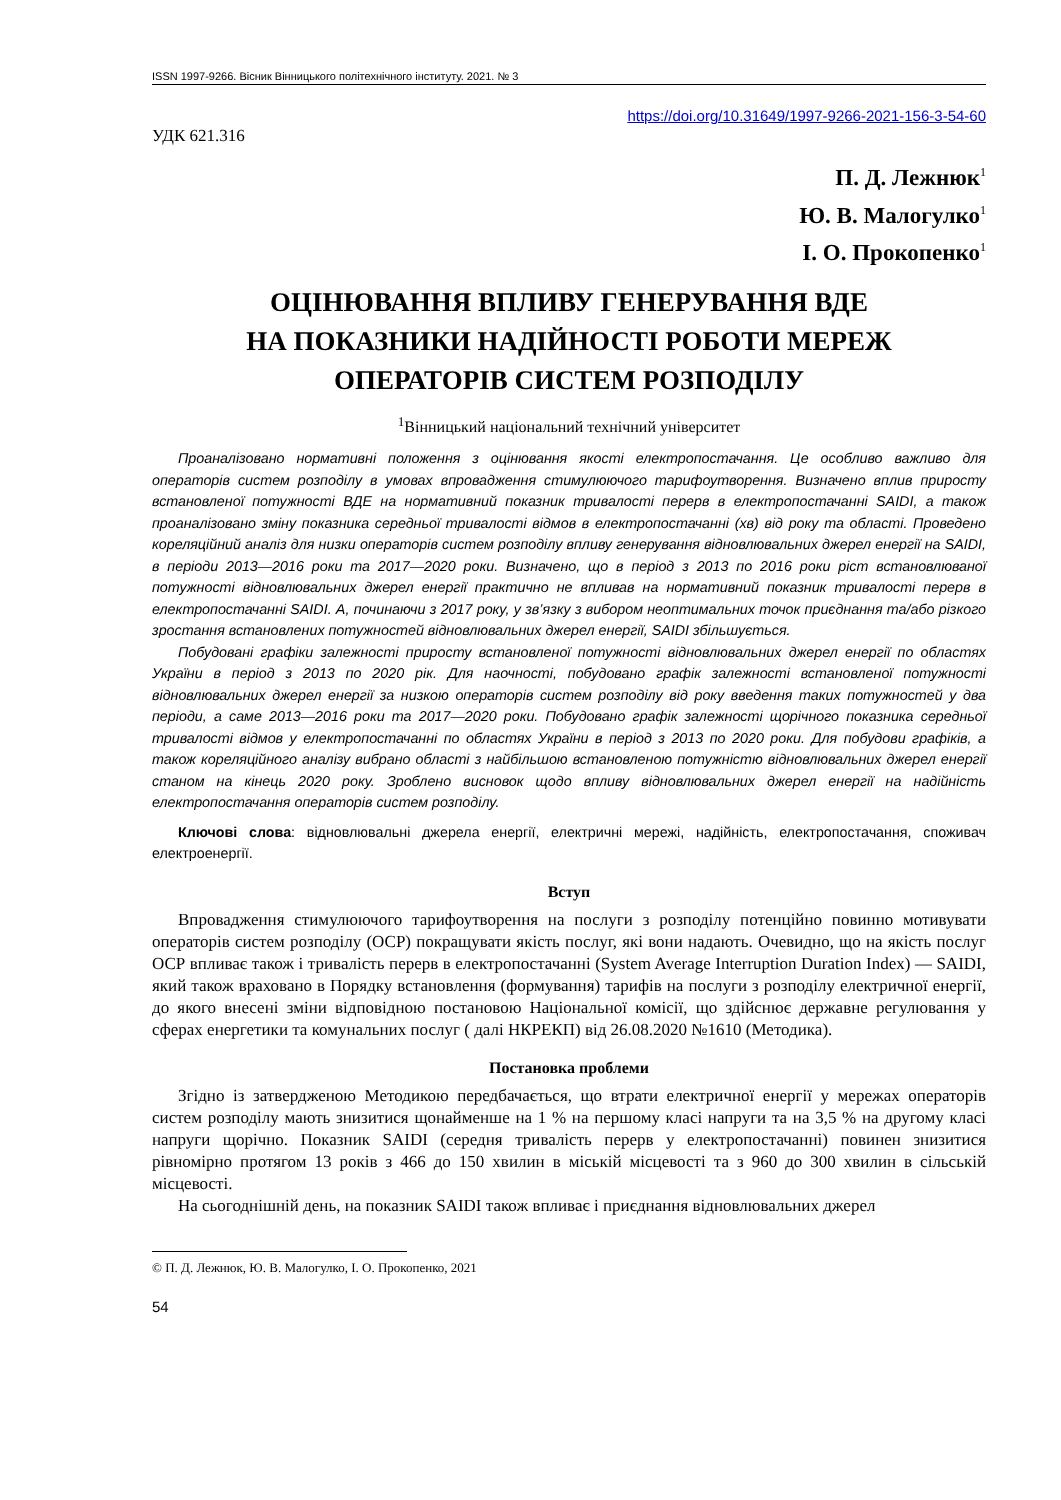ISSN 1997-9266. Вісник Вінницького політехнічного інституту. 2021. № 3
https://doi.org/10.31649/1997-9266-2021-156-3-54-60
УДК 621.316
П. Д. Лежнюк<sup>1</sup>
Ю. В. Малогулко<sup>1</sup>
І. О. Прокопенко<sup>1</sup>
ОЦІНЮВАННЯ ВПЛИВУ ГЕНЕРУВАННЯ ВДЕ
НА ПОКАЗНИКИ НАДІЙНОСТІ РОБОТИ МЕРЕЖ
ОПЕРАТОРІВ СИСТЕМ РОЗПОДІЛУ
<sup>1</sup> Вінницький національний технічний університет
Проаналізовано нормативні положення з оцінювання якості електропостачання. Це особливо важливо для операторів систем розподілу в умовах впровадження стимулюючого тарифоутворення. Визначено вплив приросту встановленої потужності ВДЕ на нормативний показник тривалості перерв в електропостачанні SAIDI, а також проаналізовано зміну показника середньої тривалості відмов в електропостачанні (хв) від року та області. Проведено кореляційний аналіз для низки операторів систем розподілу впливу генерування відновлювальних джерел енергії на SAIDI, в періоди 2013—2016 роки та 2017—2020 роки. Визначено, що в період з 2013 по 2016 роки ріст встановлюваної потужності відновлювальних джерел енергії практично не впливав на нормативний показник тривалості перерв в електропостачанні SAIDI. А, починаючи з 2017 року, у зв’язку з вибором неоптимальних точок приєднання та/або різкого зростання встановлених потужностей відновлювальних джерел енергії, SAIDI збільшується.
Побудовані графіки залежності приросту встановленої потужності відновлювальних джерел енергії по областях України в період з 2013 по 2020 рік. Для наочності, побудовано графік залежності встановленої потужності відновлювальних джерел енергії за низкою операторів систем розподілу від року введення таких потужностей у два періоди, а саме 2013—2016 роки та 2017—2020 роки. Побудовано графік залежності щорічного показника середньої тривалості відмов у електропостачанні по областях України в період з 2013 по 2020 роки. Для побудови графіків, а також кореляційного аналізу вибрано області з найбільшою встановленою потужністю відновлювальних джерел енергії станом на кінець 2020 року. Зроблено висновок щодо впливу відновлювальних джерел енергії на надійність електропостачання операторів систем розподілу.
Ключові слова: відновлювальні джерела енергії, електричні мережі, надійність, електропостачання, споживач електроенергії.
Вступ
Впровадження стимулюючого тарифоутворення на послуги з розподілу потенційно повинно мотивувати операторів систем розподілу (ОСР) покращувати якість послуг, які вони надають. Очевидно, що на якість послуг ОСР впливає також і тривалість перерв в електропостачанні (System Average Interruption Duration Index) — SAIDI, який також враховано в Порядку встановлення (формування) тарифів на послуги з розподілу електричної енергії, до якого внесені зміни відповідною постановою Національної комісії, що здійснює державне регулювання у сферах енергетики та комунальних послуг ( далі НКРЕКП) від 26.08.2020 №1610 (Методика).
Постановка проблеми
Згідно із затвердженою Методикою передбачається, що втрати електричної енергії у мережах операторів систем розподілу мають знизитися щонайменше на 1 % на першому класі напруги та на 3,5 % на другому класі напруги щорічно. Показник SAIDI (середня тривалість перерв у електропостачанні) повинен знизитися рівномірно протягом 13 років з 466 до 150 хвилин в міській місцевості та з 960 до 300 хвилин в сільській місцевості.
На сьогоднішній день, на показник SAIDI також впливає і приєднання відновлювальних джерел
© П. Д. Лежнюк, Ю. В. Малогулко, І. О. Прокопенко, 2021
54